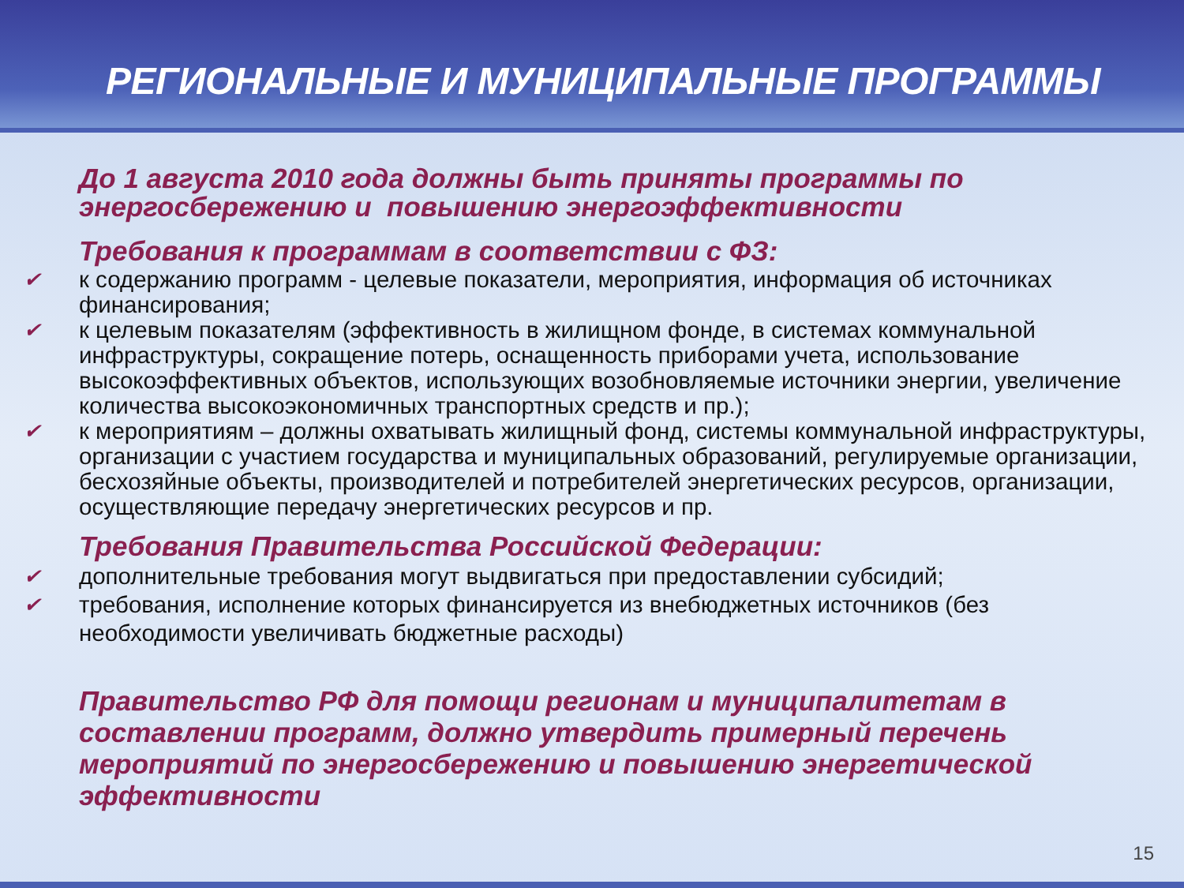РЕГИОНАЛЬНЫЕ И МУНИЦИПАЛЬНЫЕ ПРОГРАММЫ
До 1 августа 2010 года должны быть приняты программы по энергосбережению и повышению энергоэффективности
Требования к программам в соответствии с ФЗ:
✔ к содержанию программ - целевые показатели, мероприятия, информация об источниках финансирования;
✔ к целевым показателям (эффективность в жилищном фонде, в системах коммунальной инфраструктуры, сокращение потерь, оснащенность приборами учета, использование высокоэффективных объектов, использующих возобновляемые источники энергии, увеличение количества высокоэкономичных транспортных средств и пр.);
✔ к мероприятиям – должны охватывать жилищный фонд, системы коммунальной инфраструктуры, организации с участием государства и муниципальных образований, регулируемые организации, бесхозяйные объекты, производителей и потребителей энергетических ресурсов, организации, осуществляющие передачу энергетических ресурсов и пр.
Требования Правительства Российской Федерации:
✔ дополнительные требования могут выдвигаться при предоставлении субсидий;
✔ требования, исполнение которых финансируется из внебюджетных источников (без необходимости увеличивать бюджетные расходы)
Правительство РФ для помощи регионам и муниципалитетам в составлении программ, должно утвердить примерный перечень мероприятий по энергосбережению и повышению энергетической эффективности
15